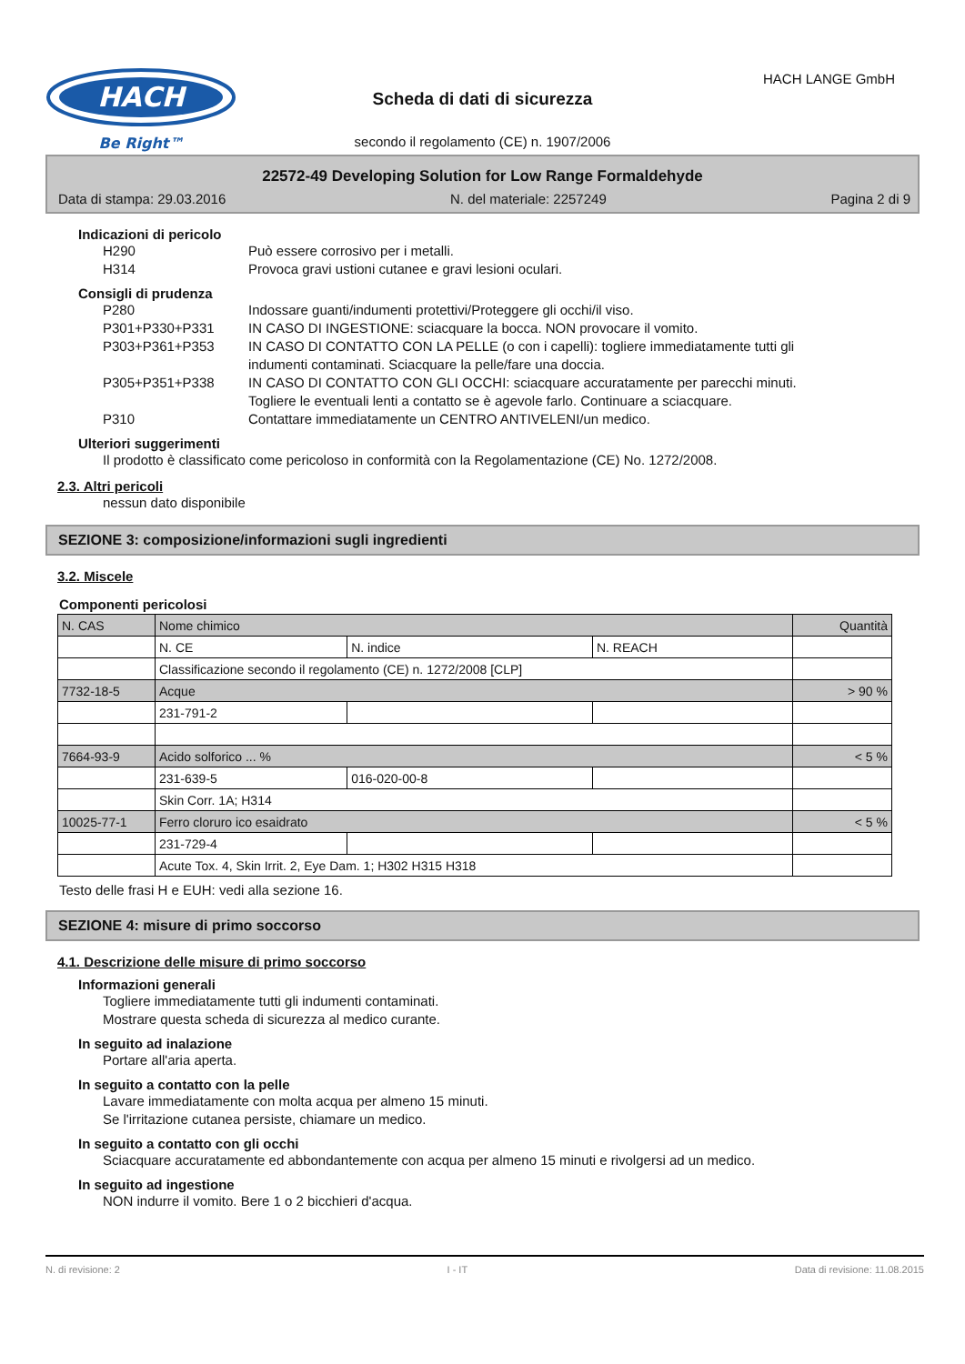HACH
Be Right™
HACH LANGE GmbH
Scheda di dati di sicurezza
secondo il regolamento (CE) n. 1907/2006
22572-49 Developing Solution for Low Range Formaldehyde
Data di stampa: 29.03.2016 N. del materiale: 2257249 Pagina 2 di 9
Indicazioni di pericolo
H290 Può essere corrosivo per i metalli. H314 Provoca gravi ustioni cutanee e gravi lesioni oculari.
Consigli di prudenza
P280 Indossare guanti/indumenti protettivi/Proteggere gli occhi/il viso. P301+P330+P331 IN CASO DI INGESTIONE: sciacquare la bocca. NON provocare il vomito. P303+P361+P353 IN CASO DI CONTATTO CON LA PELLE (o con i capelli): togliere immediatamente tutti gli indumenti contaminati. Sciacquare la pelle/fare una doccia. P305+P351+P338 IN CASO DI CONTATTO CON GLI OCCHI: sciacquare accuratamente per parecchi minuti. Togliere le eventuali lenti a contatto se è agevole farlo. Continuare a sciacquare. P310 Contattare immediatamente un CENTRO ANTIVELENI/un medico.
Ulteriori suggerimenti
Il prodotto è classificato come pericoloso in conformità con la Regolamentazione (CE) No. 1272/2008.
2.3. Altri pericoli
nessun dato disponibile
SEZIONE 3: composizione/informazioni sugli ingredienti
3.2. Miscele
Componenti pericolosi
| N. CAS | Nome chimico | | | Quantità |
| | N. CE | N. indice | N. REACH | |
| | Classificazione secondo il regolamento (CE) n. 1272/2008 [CLP] | | | |
| 7732-18-5 | Acque | | | > 90 % |
| | 231-791-2 | | | |
| 7664-93-9 | Acido solforico ... % | | | < 5 % |
| | 231-639-5 | 016-020-00-8 | | |
| | Skin Corr. 1A; H314 | | | |
| 10025-77-1 | Ferro cloruro ico esaidrato | | | < 5 % |
| | 231-729-4 | | | |
| | Acute Tox. 4, Skin Irrit. 2, Eye Dam. 1; H302 H315 H318 | | | |
Testo delle frasi H e EUH: vedi alla sezione 16.
SEZIONE 4: misure di primo soccorso
4.1. Descrizione delle misure di primo soccorso
Informazioni generali
Togliere immediatamente tutti gli indumenti contaminati.
Mostrare questa scheda di sicurezza al medico curante.
In seguito ad inalazione
Portare all'aria aperta.
In seguito a contatto con la pelle
Lavare immediatamente con molta acqua per almeno 15 minuti.
Se l'irritazione cutanea persiste, chiamare un medico.
In seguito a contatto con gli occhi
Sciacquare accuratamente ed abbondantemente con acqua per almeno 15 minuti e rivolgersi ad un medico.
In seguito ad ingestione
NON indurre il vomito. Bere 1 o 2 bicchieri d'acqua.
N. di revisione: 2 I - IT Data di revisione: 11.08.2015